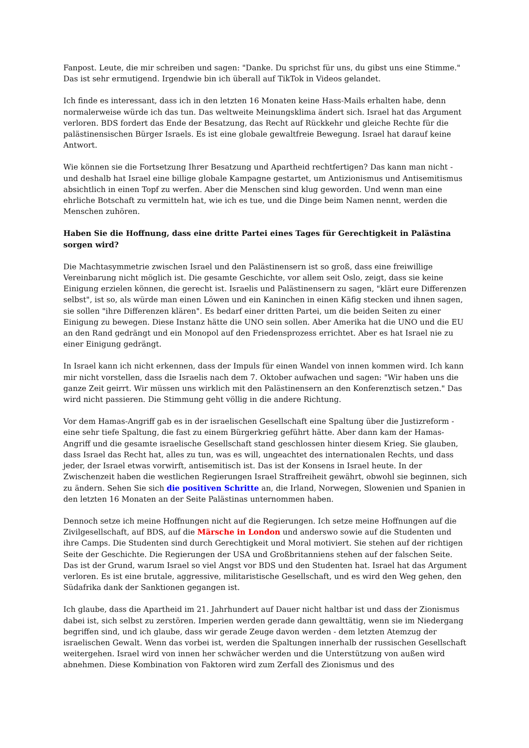Fanpost. Leute, die mir schreiben und sagen: "Danke. Du sprichst für uns, du gibst uns eine Stimme." Das ist sehr ermutigend. Irgendwie bin ich überall auf TikTok in Videos gelandet.
Ich finde es interessant, dass ich in den letzten 16 Monaten keine Hass-Mails erhalten habe, denn normalerweise würde ich das tun. Das weltweite Meinungsklima ändert sich. Israel hat das Argument verloren. BDS fordert das Ende der Besatzung, das Recht auf Rückkehr und gleiche Rechte für die palästinensischen Bürger Israels. Es ist eine globale gewaltfreie Bewegung. Israel hat darauf keine Antwort.
Wie können sie die Fortsetzung Ihrer Besatzung und Apartheid rechtfertigen? Das kann man nicht - und deshalb hat Israel eine billige globale Kampagne gestartet, um Antizionismus und Antisemitismus absichtlich in einen Topf zu werfen. Aber die Menschen sind klug geworden. Und wenn man eine ehrliche Botschaft zu vermitteln hat, wie ich es tue, und die Dinge beim Namen nennt, werden die Menschen zuhören.
Haben Sie die Hoffnung, dass eine dritte Partei eines Tages für Gerechtigkeit in Palästina sorgen wird?
Die Machtasymmetrie zwischen Israel und den Palästinensern ist so groß, dass eine freiwillige Vereinbarung nicht möglich ist. Die gesamte Geschichte, vor allem seit Oslo, zeigt, dass sie keine Einigung erzielen können, die gerecht ist. Israelis und Palästinensern zu sagen, "klärt eure Differenzen selbst", ist so, als würde man einen Löwen und ein Kaninchen in einen Käfig stecken und ihnen sagen, sie sollen "ihre Differenzen klären". Es bedarf einer dritten Partei, um die beiden Seiten zu einer Einigung zu bewegen. Diese Instanz hätte die UNO sein sollen. Aber Amerika hat die UNO und die EU an den Rand gedrängt und ein Monopol auf den Friedensprozess errichtet. Aber es hat Israel nie zu einer Einigung gedrängt.
In Israel kann ich nicht erkennen, dass der Impuls für einen Wandel von innen kommen wird. Ich kann mir nicht vorstellen, dass die Israelis nach dem 7. Oktober aufwachen und sagen: "Wir haben uns die ganze Zeit geirrt. Wir müssen uns wirklich mit den Palästinensern an den Konferenztisch setzen." Das wird nicht passieren. Die Stimmung geht völlig in die andere Richtung.
Vor dem Hamas-Angriff gab es in der israelischen Gesellschaft eine Spaltung über die Justizreform - eine sehr tiefe Spaltung, die fast zu einem Bürgerkrieg geführt hätte. Aber dann kam der Hamas-Angriff und die gesamte israelische Gesellschaft stand geschlossen hinter diesem Krieg. Sie glauben, dass Israel das Recht hat, alles zu tun, was es will, ungeachtet des internationalen Rechts, und dass jeder, der Israel etwas vorwirft, antisemitisch ist. Das ist der Konsens in Israel heute. In der Zwischenzeit haben die westlichen Regierungen Israel Straffreiheit gewährt, obwohl sie beginnen, sich zu ändern. Sehen Sie sich die positiven Schritte an, die Irland, Norwegen, Slowenien und Spanien in den letzten 16 Monaten an der Seite Palästinas unternommen haben.
Dennoch setze ich meine Hoffnungen nicht auf die Regierungen. Ich setze meine Hoffnungen auf die Zivilgesellschaft, auf BDS, auf die Märsche in London und anderswo sowie auf die Studenten und ihre Camps. Die Studenten sind durch Gerechtigkeit und Moral motiviert. Sie stehen auf der richtigen Seite der Geschichte. Die Regierungen der USA und Großbritanniens stehen auf der falschen Seite. Das ist der Grund, warum Israel so viel Angst vor BDS und den Studenten hat. Israel hat das Argument verloren. Es ist eine brutale, aggressive, militaristische Gesellschaft, und es wird den Weg gehen, den Südafrika dank der Sanktionen gegangen ist.
Ich glaube, dass die Apartheid im 21. Jahrhundert auf Dauer nicht haltbar ist und dass der Zionismus dabei ist, sich selbst zu zerstören. Imperien werden gerade dann gewalttätig, wenn sie im Niedergang begriffen sind, und ich glaube, dass wir gerade Zeuge davon werden - dem letzten Atemzug der israelischen Gewalt. Wenn das vorbei ist, werden die Spaltungen innerhalb der russischen Gesellschaft weitergehen. Israel wird von innen her schwächer werden und die Unterstützung von außen wird abnehmen. Diese Kombination von Faktoren wird zum Zerfall des Zionismus und des